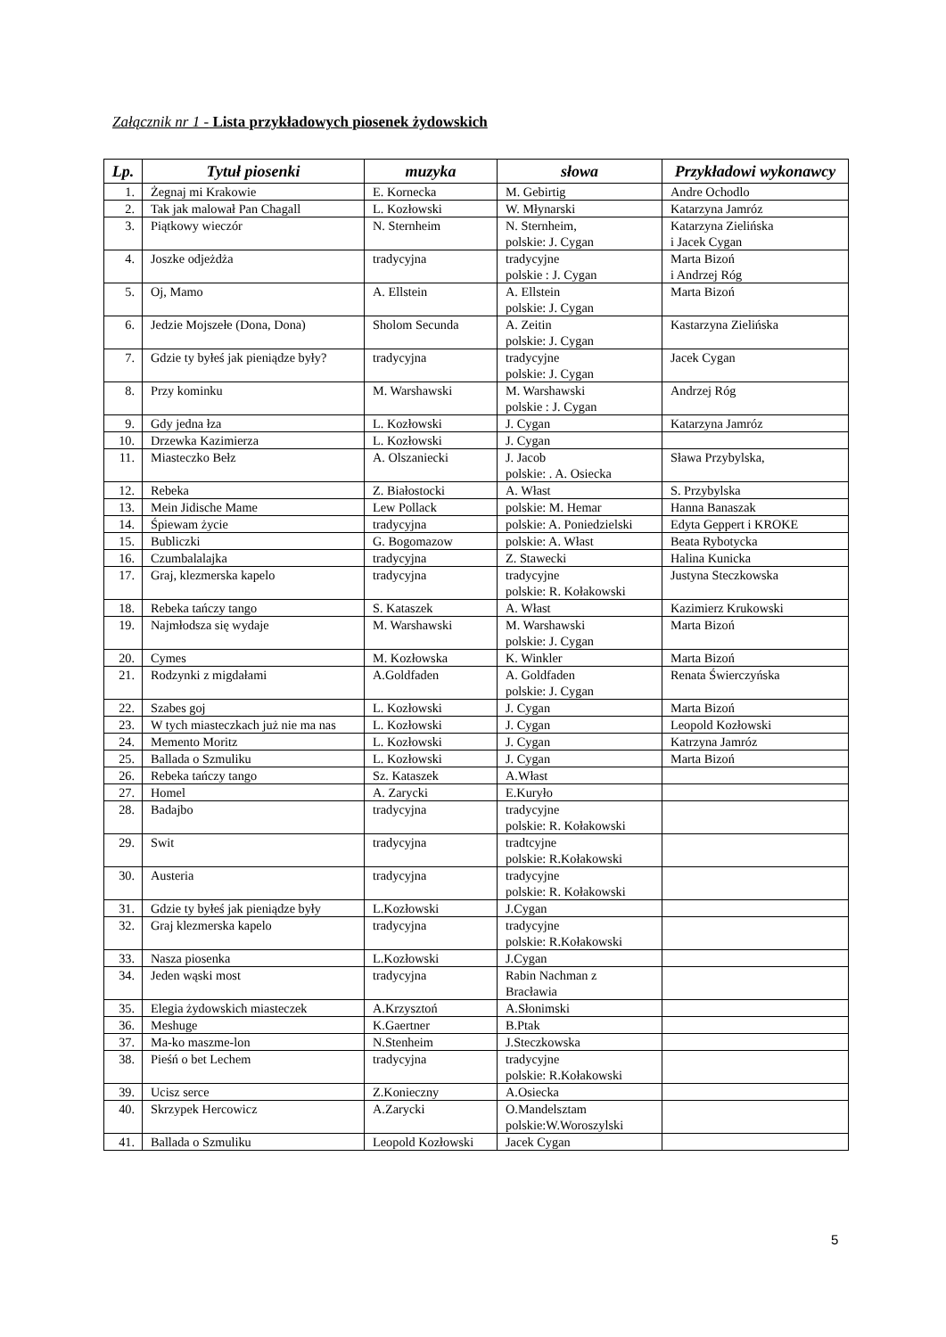Załącznik nr 1 - Lista przykładowych piosenek żydowskich
| Lp. | Tytuł piosenki | muzyka | słowa | Przykładowi wykonawcy |
| --- | --- | --- | --- | --- |
| 1. | Żegnaj mi Krakowie | E. Kornecka | M. Gebirtig | Andre Ochodlo |
| 2. | Tak jak malował Pan Chagall | L. Kozłowski | W. Młynarski | Katarzyna Jamróz |
| 3. | Piątkowy wieczór | N. Sternheim | N. Sternheim, polskie: J. Cygan | Katarzyna Zielińska i Jacek Cygan |
| 4. | Joszke odjeżdża | tradycyjna | tradycyjne polskie : J. Cygan | Marta Bizoń i Andrzej Róg |
| 5. | Oj, Mamo | A. Ellstein | A. Ellstein polskie: J. Cygan | Marta Bizoń |
| 6. | Jedzie Mojszełe (Dona, Dona) | Sholom Secunda | A. Zeitin polskie: J. Cygan | Kastarzyna Zielińska |
| 7. | Gdzie ty byłeś jak pieniądze były? | tradycyjna | tradycyjne polskie: J. Cygan | Jacek Cygan |
| 8. | Przy kominku | M. Warshawski | M. Warshawski polskie : J. Cygan | Andrzej Róg |
| 9. | Gdy jedna łza | L. Kozłowski | J. Cygan | Katarzyna Jamróz |
| 10. | Drzewka Kazimierza | L. Kozłowski | J. Cygan | |
| 11. | Miasteczko Bełz | A. Olszaniecki | J. Jacob polskie: . A. Osiecka | Sława Przybylska, |
| 12. | Rebeka | Z. Białostocki | A. Włast | S. Przybylska |
| 13. | Mein Jidische Mame | Lew Pollack | polskie: M. Hemar | Hanna Banaszak |
| 14. | Śpiewam życie | tradycyjna | polskie: A. Poniedzielski | Edyta Geppert i KROKE |
| 15. | Bubliczki | G. Bogomazow | polskie: A. Włast | Beata Rybotycka |
| 16. | Czumbalalajka | tradycyjna | Z. Stawecki | Halina Kunicka |
| 17. | Graj, klezmerska kapelo | tradycyjna | tradycyjne polskie: R. Kołakowski | Justyna Steczkowska |
| 18. | Rebeka tańczy tango | S. Kataszek | A. Włast | Kazimierz Krukowski |
| 19. | Najmłodsza się wydaje | M. Warshawski | M. Warshawski polskie: J. Cygan | Marta Bizoń |
| 20. | Cymes | M. Kozłowska | K. Winkler | Marta Bizoń |
| 21. | Rodzynki z migdałami | A.Goldfaden | A. Goldfaden polskie: J. Cygan | Renata Świerczyńska |
| 22. | Szabes goj | L. Kozłowski | J. Cygan | Marta Bizoń |
| 23. | W tych miasteczkach już nie ma nas | L. Kozłowski | J. Cygan | Leopold Kozłowski |
| 24. | Memento Moritz | L. Kozłowski | J. Cygan | Katrzyna Jamróz |
| 25. | Ballada o Szmuliku | L. Kozłowski | J. Cygan | Marta Bizoń |
| 26. | Rebeka tańczy tango | Sz. Kataszek | A.Włast | |
| 27. | Homel | A. Zarycki | E.Kuryło | |
| 28. | Badajbo | tradycyjna | tradycyjne polskie: R. Kołakowski | |
| 29. | Swit | tradycyjna | tradtcyjne polskie: R.Kołakowski | |
| 30. | Austeria | tradycyjna | tradycyjne polskie: R. Kołakowski | |
| 31. | Gdzie ty byłeś jak pieniądze były | L.Kozłowski | J.Cygan | |
| 32. | Graj klezmerska kapelo | tradycyjna | tradycyjne polskie: R.Kołakowski | |
| 33. | Nasza piosenka | L.Kozłowski | J.Cygan | |
| 34. | Jeden wąski most | tradycyjna | Rabin Nachman z Bracławia | |
| 35. | Elegia żydowskich miasteczek | A.Krzysztoń | A.Słonimski | |
| 36. | Meshuge | K.Gaertner | B.Ptak | |
| 37. | Ma-ko maszme-lon | N.Stenheim | J.Steczkowska | |
| 38. | Pieśń o bet Lechem | tradycyjna | tradycyjne polskie: R.Kołakowski | |
| 39. | Ucisz serce | Z.Konieczny | A.Osiecka | |
| 40. | Skrzypek Hercowicz | A.Zarycki | O.Mandelsztam polskie:W.Woroszylski | |
| 41. | Ballada o Szmuliku | Leopold Kozłowski | Jacek Cygan | |
5